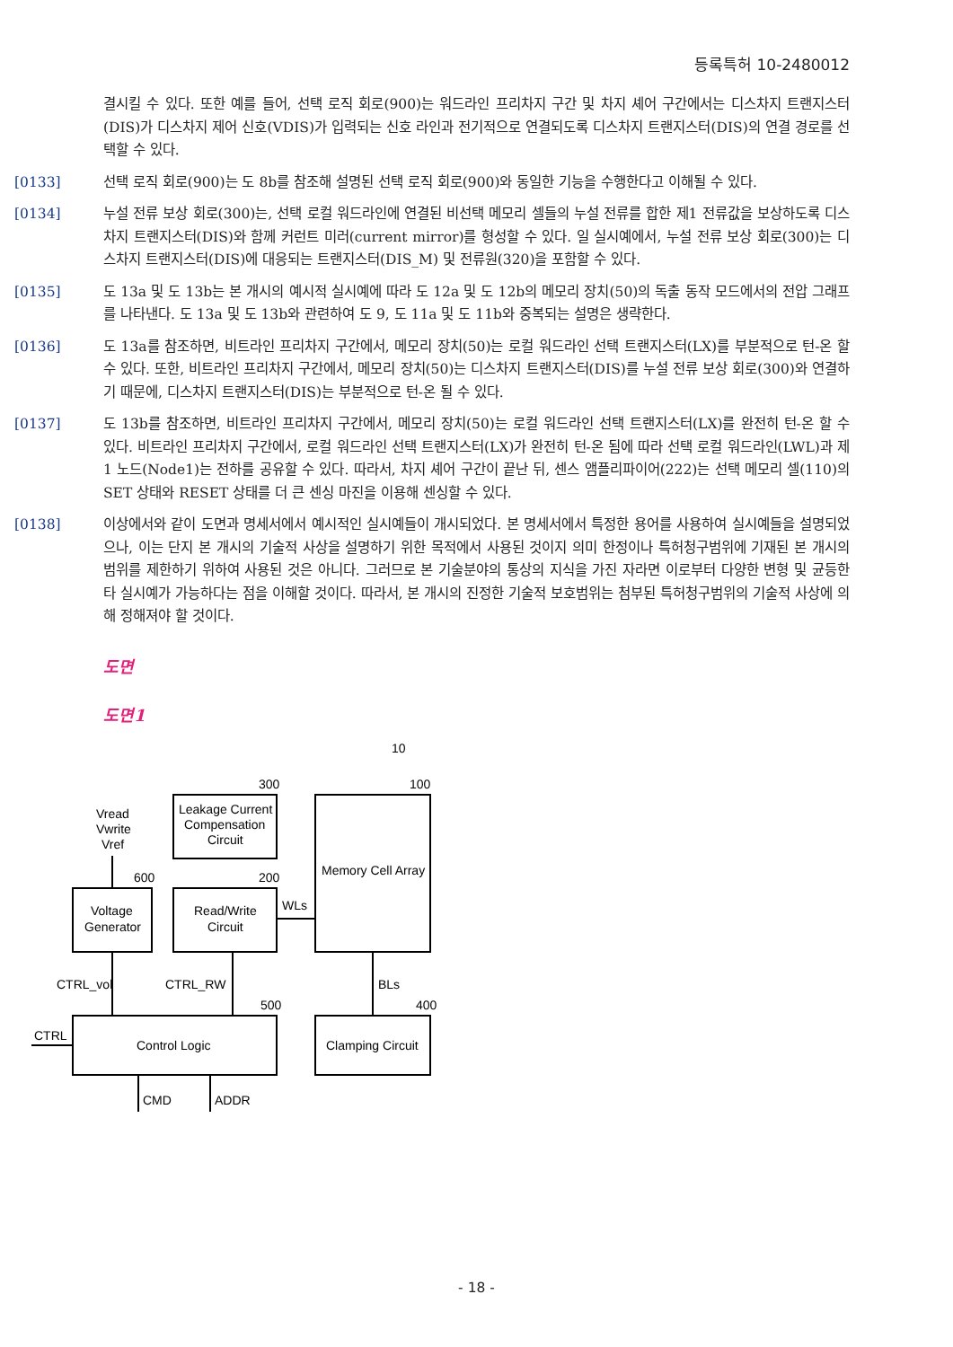등록특허 10-2480012
결시킬 수 있다. 또한 예를 들어, 선택 로직 회로(900)는 워드라인 프리차지 구간 및 차지 셰어 구간에서는 디스차지 트랜지스터(DIS)가 디스차지 제어 신호(VDIS)가 입력되는 신호 라인과 전기적으로 연결되도록 디스차지 트랜지스터(DIS)의 연결 경로를 선택할 수 있다.
[0133] 선택 로직 회로(900)는 도 8b를 참조해 설명된 선택 로직 회로(900)와 동일한 기능을 수행한다고 이해될 수 있다.
[0134] 누설 전류 보상 회로(300)는, 선택 로컬 워드라인에 연결된 비선택 메모리 셀들의 누설 전류를 합한 제1 전류값을 보상하도록 디스차지 트랜지스터(DIS)와 함께 커런트 미러(current mirror)를 형성할 수 있다. 일 실시예에서, 누설 전류 보상 회로(300)는 디스차지 트랜지스터(DIS)에 대응되는 트랜지스터(DIS_M) 및 전류원(320)을 포함할 수 있다.
[0135] 도 13a 및 도 13b는 본 개시의 예시적 실시예에 따라 도 12a 및 도 12b의 메모리 장치(50)의 독출 동작 모드에서의 전압 그래프를 나타낸다. 도 13a 및 도 13b와 관련하여 도 9, 도 11a 및 도 11b와 중복되는 설명은 생략한다.
[0136] 도 13a를 참조하면, 비트라인 프리차지 구간에서, 메모리 장치(50)는 로컬 워드라인 선택 트랜지스터(LX)를 부분적으로 턴-온 할 수 있다. 또한, 비트라인 프리차지 구간에서, 메모리 장치(50)는 디스차지 트랜지스터(DIS)를 누설 전류 보상 회로(300)와 연결하기 때문에, 디스차지 트랜지스터(DIS)는 부분적으로 턴-온 될 수 있다.
[0137] 도 13b를 참조하면, 비트라인 프리차지 구간에서, 메모리 장치(50)는 로컬 워드라인 선택 트랜지스터(LX)를 완전히 턴-온 할 수 있다. 비트라인 프리차지 구간에서, 로컬 워드라인 선택 트랜지스터(LX)가 완전히 턴-온 됨에 따라 선택 로컬 워드라인(LWL)과 제1 노드(Node1)는 전하를 공유할 수 있다. 따라서, 차지 셰어 구간이 끝난 뒤, 센스 앰플리파이어(222)는 선택 메모리 셀(110)의 SET 상태와 RESET 상태를 더 큰 센싱 마진을 이용해 센싱할 수 있다.
[0138] 이상에서와 같이 도면과 명세서에서 예시적인 실시예들이 개시되었다. 본 명세서에서 특정한 용어를 사용하여 실시예들을 설명되었으나, 이는 단지 본 개시의 기술적 사상을 설명하기 위한 목적에서 사용된 것이지 의미 한정이나 특허청구범위에 기재된 본 개시의 범위를 제한하기 위하여 사용된 것은 아니다. 그러므로 본 기술분야의 통상의 지식을 가진 자라면 이로부터 다양한 변형 및 균등한 타 실시예가 가능하다는 점을 이해할 것이다. 따라서, 본 개시의 진정한 기술적 보호범위는 첨부된 특허청구범위의 기술적 사상에 의해 정해져야 할 것이다.
도면
도면1
10
300
100
Vread
Vwrite
Vref
Leakage Current
Compensation
Circuit
Memory Cell Array
600
200
Voltage
Generator
Read/Write
Circuit
WLs
CTRL_vol
CTRL_RW
BLs
500
400
CTRL
Control Logic
Clamping Circuit
CMD
ADDR
- 18 -